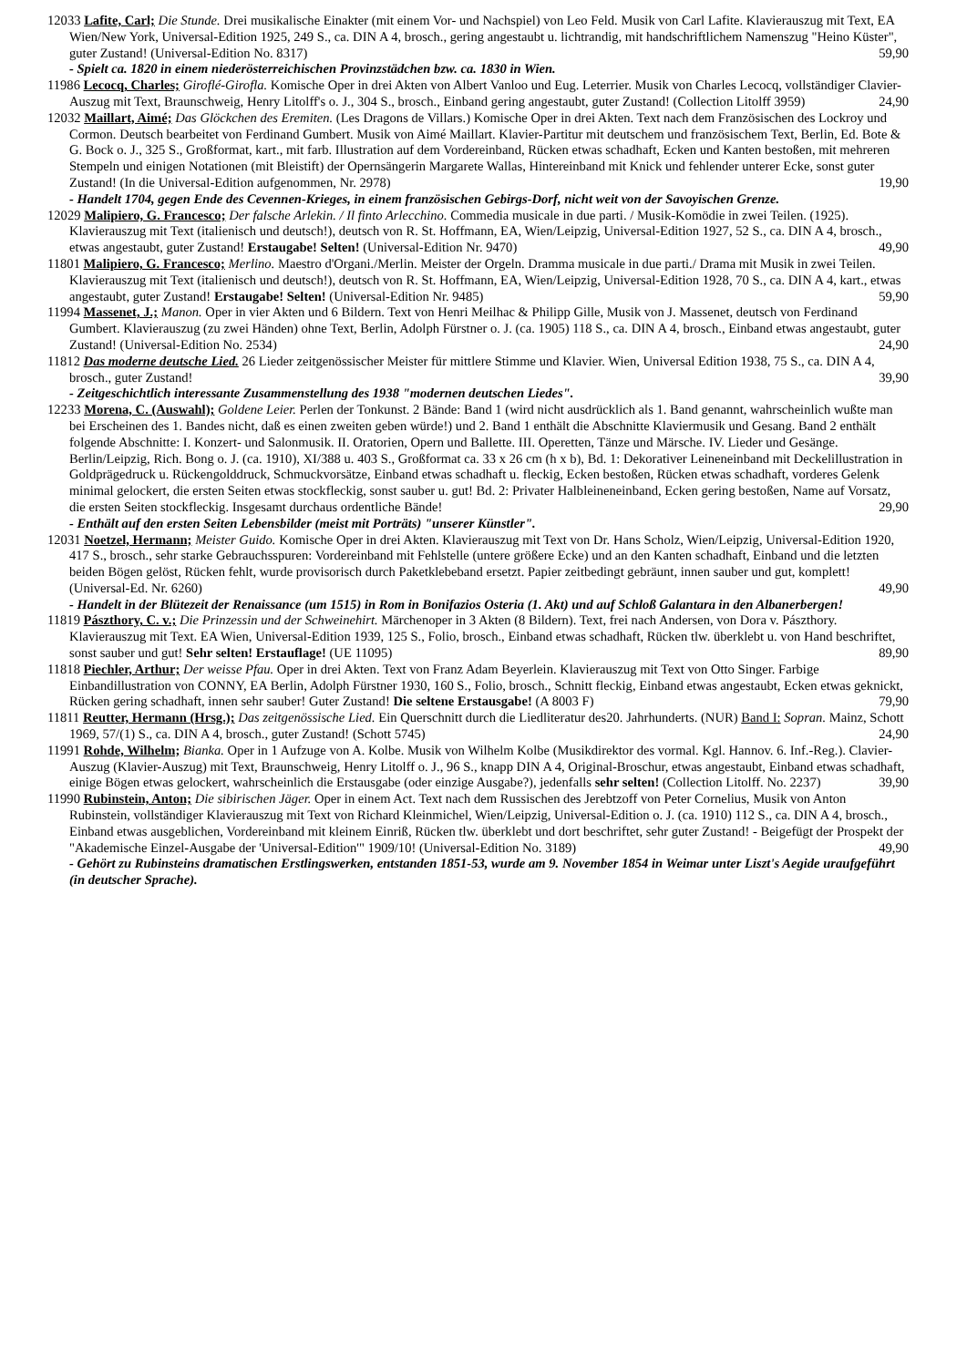12033 Lafite, Carl; Die Stunde. Drei musikalische Einakter (mit einem Vor- und Nachspiel) von Leo Feld. Musik von Carl Lafite. Klavierauszug mit Text, EA Wien/New York, Universal-Edition 1925, 249 S., ca. DIN A 4, brosch., gering angestaubt u. lichtrandig, mit handschriftlichem Namenszug "Heino Küster", guter Zustand! (Universal-Edition No. 8317) 59,90
- Spielt ca. 1820 in einem niederösterreichischen Provinzstädchen bzw. ca. 1830 in Wien.
11986 Lecocq, Charles; Giroflé-Girofla. Komische Oper in drei Akten von Albert Vanloo und Eug. Leterrier. Musik von Charles Lecocq, vollständiger Clavier-Auszug mit Text, Braunschweig, Henry Litolff's o. J., 304 S., brosch., Einband gering angestaubt, guter Zustand! (Collection Litolff 3959) 24,90
12032 Maillart, Aimé; Das Glöckchen des Eremiten. (Les Dragons de Villars.) Komische Oper in drei Akten. Text nach dem Französischen des Lockroy und Cormon. Deutsch bearbeitet von Ferdinand Gumbert. Musik von Aimé Maillart. Klavier-Partitur mit deutschem und französischem Text, Berlin, Ed. Bote & G. Bock o. J., 325 S., Großformat, kart., mit farb. Illustration auf dem Vordereinband, Rücken etwas schadhaft, Ecken und Kanten bestoßen, mit mehreren Stempeln und einigen Notationen (mit Bleistift) der Opernsängerin Margarete Wallas, Hintereinband mit Knick und fehlender unterer Ecke, sonst guter Zustand! (In die Universal-Edition aufgenommen, Nr. 2978) 19,90
- Handelt 1704, gegen Ende des Cevennen-Krieges, in einem französischen Gebirgs-Dorf, nicht weit von der Savoyischen Grenze.
12029 Malipiero, G. Francesco; Der falsche Arlekin. / Il finto Arlecchino. Commedia musicale in due parti. / Musik-Komödie in zwei Teilen. (1925). Klavierauszug mit Text (italienisch und deutsch!), deutsch von R. St. Hoffmann, EA, Wien/Leipzig, Universal-Edition 1927, 52 S., ca. DIN A 4, brosch., etwas angestaubt, guter Zustand! Erstaugabe! Selten! (Universal-Edition Nr. 9470) 49,90
11801 Malipiero, G. Francesco; Merlino. Maestro d'Organi./Merlin. Meister der Orgeln. Dramma musicale in due parti./ Drama mit Musik in zwei Teilen. Klavierauszug mit Text (italienisch und deutsch!), deutsch von R. St. Hoffmann, EA, Wien/Leipzig, Universal-Edition 1928, 70 S., ca. DIN A 4, kart., etwas angestaubt, guter Zustand! Erstaugabe! Selten! (Universal-Edition Nr. 9485) 59,90
11994 Massenet, J.; Manon. Oper in vier Akten und 6 Bildern. Text von Henri Meilhac & Philipp Gille, Musik von J. Massenet, deutsch von Ferdinand Gumbert. Klavierauszug (zu zwei Händen) ohne Text, Berlin, Adolph Fürstner o. J. (ca. 1905) 118 S., ca. DIN A 4, brosch., Einband etwas angestaubt, guter Zustand! (Universal-Edition No. 2534) 24,90
11812 Das moderne deutsche Lied. 26 Lieder zeitgenössischer Meister für mittlere Stimme und Klavier. Wien, Universal Edition 1938, 75 S., ca. DIN A 4, brosch., guter Zustand! 39,90
- Zeitgeschichtlich interessante Zusammenstellung des 1938 "modernen deutschen Liedes".
12233 Morena, C. (Auswahl); Goldene Leier. Perlen der Tonkunst. 2 Bände: Band 1 (wird nicht ausdrücklich als 1. Band genannt, wahrscheinlich wußte man bei Erscheinen des 1. Bandes nicht, daß es einen zweiten geben würde!) und 2. Band 1 enthält die Abschnitte Klaviermusik und Gesang. Band 2 enthält folgende Abschnitte: I. Konzert- und Salonmusik. II. Oratorien, Opern und Ballette. III. Operetten, Tänze und Märsche. IV. Lieder und Gesänge. Berlin/Leipzig, Rich. Bong o. J. (ca. 1910), XI/388 u. 403 S., Großformat ca. 33 x 26 cm (h x b), Bd. 1: Dekorativer Leineneinband mit Deckelillustration in Goldprägedruck u. Rückengolddruck, Schmuckvorsätze, Einband etwas schadhaft u. fleckig, Ecken bestoßen, Rücken etwas schadhaft, vorderes Gelenk minimal gelockert, die ersten Seiten etwas stockfleckig, sonst sauber u. gut! Bd. 2: Privater Halbleineneinband, Ecken gering bestoßen, Name auf Vorsatz, die ersten Seiten stockfleckig. Insgesamt durchaus ordentliche Bände! 29,90
- Enthält auf den ersten Seiten Lebensbilder (meist mit Porträts) "unserer Künstler".
12031 Noetzel, Hermann; Meister Guido. Komische Oper in drei Akten. Klavierauszug mit Text von Dr. Hans Scholz, Wien/Leipzig, Universal-Edition 1920, 417 S., brosch., sehr starke Gebrauchsspuren: Vordereinband mit Fehlstelle (untere größere Ecke) und an den Kanten schadhaft, Einband und die letzten beiden Bögen gelöst, Rücken fehlt, wurde provisorisch durch Paketklebeband ersetzt. Papier zeitbedingt gebräunt, innen sauber und gut, komplett! (Universal-Ed. Nr. 6260) 49,90
- Handelt in der Blütezeit der Renaissance (um 1515) in Rom in Bonifazios Osteria (1. Akt) und auf Schloß Galantara in den Albanerbergen!
11819 Pászthory, C. v.; Die Prinzessin und der Schweinehirt. Märchenoper in 3 Akten (8 Bildern). Text, frei nach Andersen, von Dora v. Pászthory. Klavierauszug mit Text. EA Wien, Universal-Edition 1939, 125 S., Folio, brosch., Einband etwas schadhaft, Rücken tlw. überklebt u. von Hand beschriftet, sonst sauber und gut! Sehr selten! Erstauflage! (UE 11095) 89,90
11818 Piechler, Arthur; Der weisse Pfau. Oper in drei Akten. Text von Franz Adam Beyerlein. Klavierauszug mit Text von Otto Singer. Farbige Einbandillustration von CONNY, EA Berlin, Adolph Fürstner 1930, 160 S., Folio, brosch., Schnitt fleckig, Einband etwas angestaubt, Ecken etwas geknickt, Rücken gering schadhaft, innen sehr sauber! Guter Zustand! Die seltene Erstausgabe! (A 8003 F) 79,90
11811 Reutter, Hermann (Hrsg.); Das zeitgenössische Lied. Ein Querschnitt durch die Liedliteratur des20. Jahrhunderts. (NUR) Band I: Sopran. Mainz, Schott 1969, 57/(1) S., ca. DIN A 4, brosch., guter Zustand! (Schott 5745) 24,90
11991 Rohde, Wilhelm; Bianka. Oper in 1 Aufzuge von A. Kolbe. Musik von Wilhelm Kolbe (Musikdirektor des vormal. Kgl. Hannov. 6. Inf.-Reg.). Clavier-Auszug (Klavier-Auszug) mit Text, Braunschweig, Henry Litolff o. J., 96 S., knapp DIN A 4, Original-Broschur, etwas angestaubt, Einband etwas schadhaft, einige Bögen etwas gelockert, wahrscheinlich die Erstausgabe (oder einzige Ausgabe?), jedenfalls sehr selten! (Collection Litolff. No. 2237) 39,90
11990 Rubinstein, Anton; Die sibirischen Jäger. Oper in einem Act. Text nach dem Russischen des Jerebtzoff von Peter Cornelius, Musik von Anton Rubinstein, vollständiger Klavierauszug mit Text von Richard Kleinmichel, Wien/Leipzig, Universal-Edition o. J. (ca. 1910) 112 S., ca. DIN A 4, brosch., Einband etwas ausgeblichen, Vordereinband mit kleinem Einriß, Rücken tlw. überklebt und dort beschriftet, sehr guter Zustand! - Beigefügt der Prospekt der "Akademische Einzel-Ausgabe der 'Universal-Edition'" 1909/10! (Universal-Edition No. 3189) 49,90
- Gehört zu Rubinsteins dramatischen Erstlingswerken, entstanden 1851-53, wurde am 9. November 1854 in Weimar unter Liszt's Aegide uraufgeführt (in deutscher Sprache).